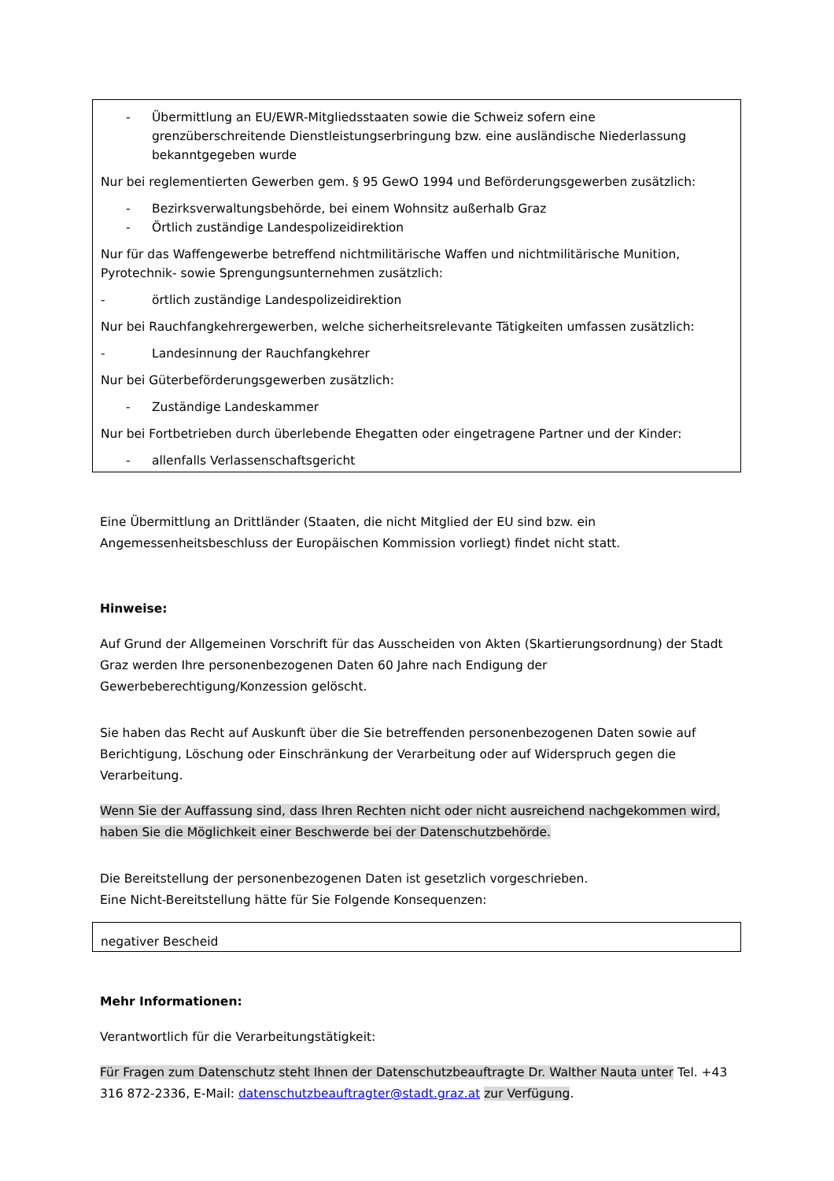- Übermittlung an EU/EWR-Mitgliedsstaaten sowie die Schweiz sofern eine grenzüberschreitende Dienstleistungserbringung bzw. eine ausländische Niederlassung bekanntgegeben wurde
Nur bei reglementierten Gewerben gem. § 95 GewO 1994 und Beförderungsgewerben zusätzlich:
- Bezirksverwaltungsbehörde, bei einem Wohnsitz außerhalb Graz
- Örtlich zuständige Landespolizeidirektion
Nur für das Waffengewerbe betreffend nichtmilitärische Waffen und nichtmilitärische Munition, Pyrotechnik- sowie Sprengungsunternehmen zusätzlich:
- örtlich zuständige Landespolizeidirektion
Nur bei Rauchfangkehrergewerben, welche sicherheitsrelevante Tätigkeiten umfassen zusätzlich:
- Landesinnung der Rauchfangkehrer
Nur bei Güterbeförderungsgewerben zusätzlich:
- Zuständige Landeskammer
Nur bei Fortbetrieben durch überlebende Ehegatten oder eingetragene Partner und der Kinder:
- allenfalls Verlassenschaftsgericht
Eine Übermittlung an Drittländer (Staaten, die nicht Mitglied der EU sind bzw. ein Angemessenheitsbeschluss der Europäischen Kommission vorliegt) findet nicht statt.
Hinweise:
Auf Grund der Allgemeinen Vorschrift für das Ausscheiden von Akten (Skartierungsordnung) der Stadt Graz werden Ihre personenbezogenen Daten 60 Jahre nach Endigung der Gewerbeberechtigung/Konzession gelöscht.
Sie haben das Recht auf Auskunft über die Sie betreffenden personenbezogenen Daten sowie auf Berichtigung, Löschung oder Einschränkung der Verarbeitung oder auf Widerspruch gegen die Verarbeitung.
Wenn Sie der Auffassung sind, dass Ihren Rechten nicht oder nicht ausreichend nachgekommen wird, haben Sie die Möglichkeit einer Beschwerde bei der Datenschutzbehörde.
Die Bereitstellung der personenbezogenen Daten ist gesetzlich vorgeschrieben.
Eine Nicht-Bereitstellung hätte für Sie Folgende Konsequenzen:
negativer Bescheid
Mehr Informationen:
Verantwortlich für die Verarbeitungstätigkeit:
Für Fragen zum Datenschutz steht Ihnen der Datenschutzbeauftragte Dr. Walther Nauta unter Tel. +43 316 872-2336, E-Mail: datenschutzbeauftragter@stadt.graz.at zur Verfügung.